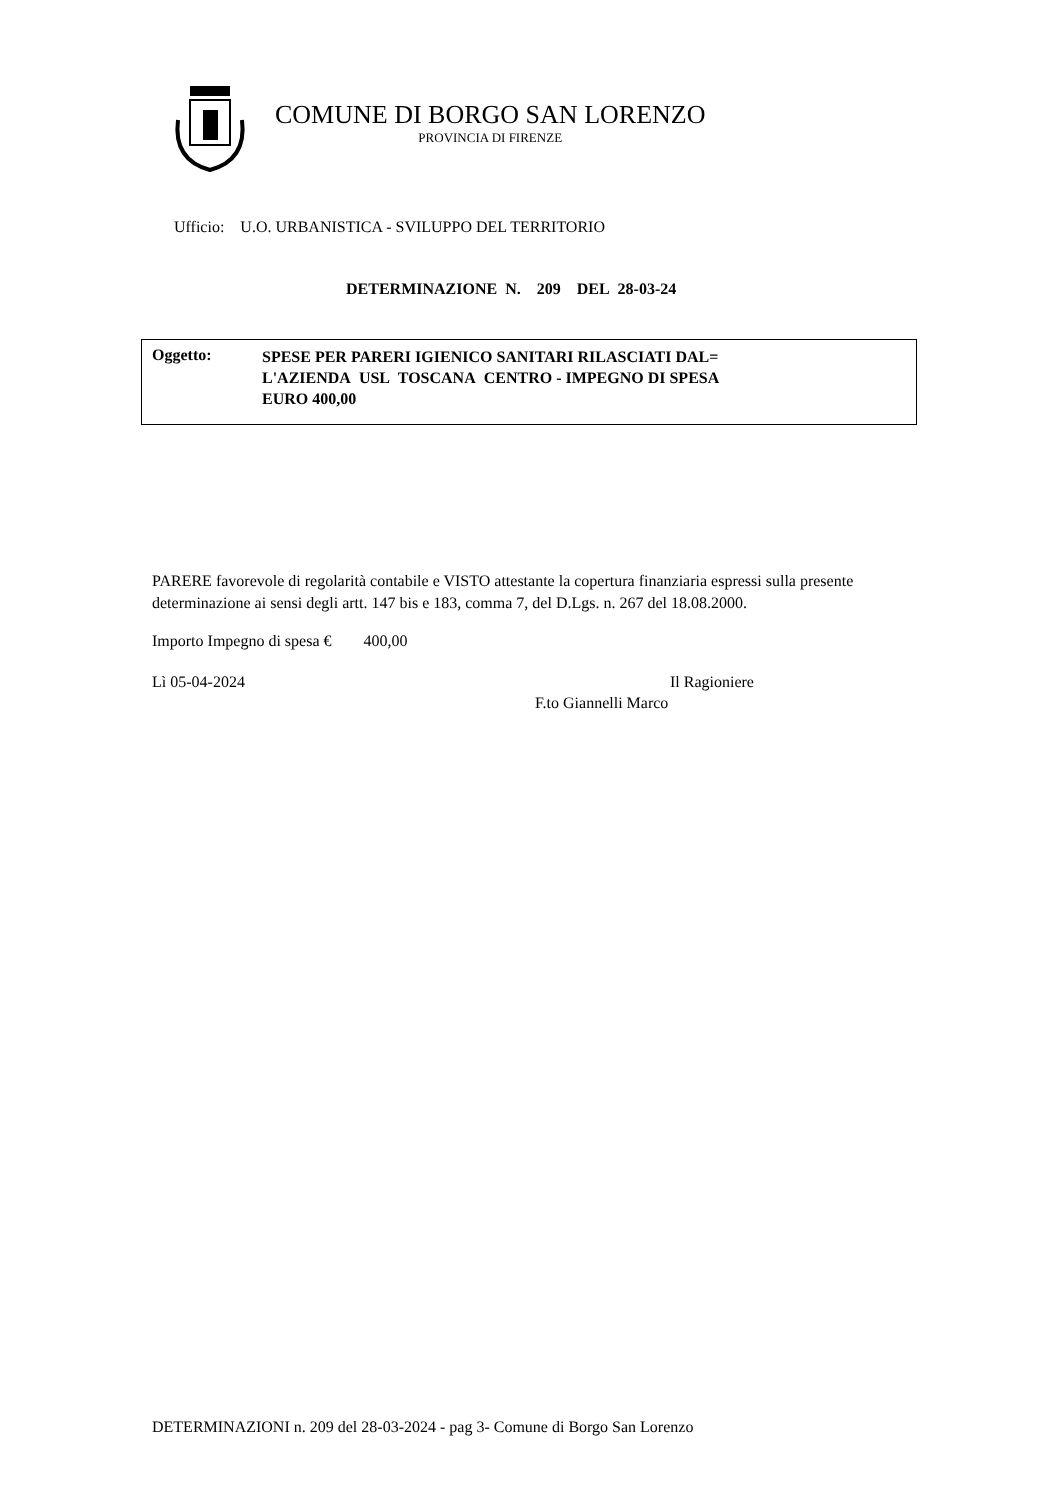COMUNE DI BORGO SAN LORENZO
PROVINCIA DI FIRENZE
Ufficio: U.O. URBANISTICA - SVILUPPO DEL TERRITORIO
DETERMINAZIONE N. 209 DEL 28-03-24
Oggetto:
SPESE PER PARERI IGIENICO SANITARI RILASCIATI DAL=
L'AZIENDA USL TOSCANA CENTRO - IMPEGNO DI SPESA
EURO 400,00
PARERE favorevole di regolarità contabile e VISTO attestante la copertura finanziaria espressi sulla presente determinazione ai sensi degli artt. 147 bis e 183, comma 7, del D.Lgs. n. 267 del 18.08.2000.
Importo Impegno di spesa € 400,00
Lì 05-04-2024 Il Ragioniere
F.to Giannelli Marco
DETERMINAZIONI n. 209 del 28-03-2024 - pag 3- Comune di Borgo San Lorenzo